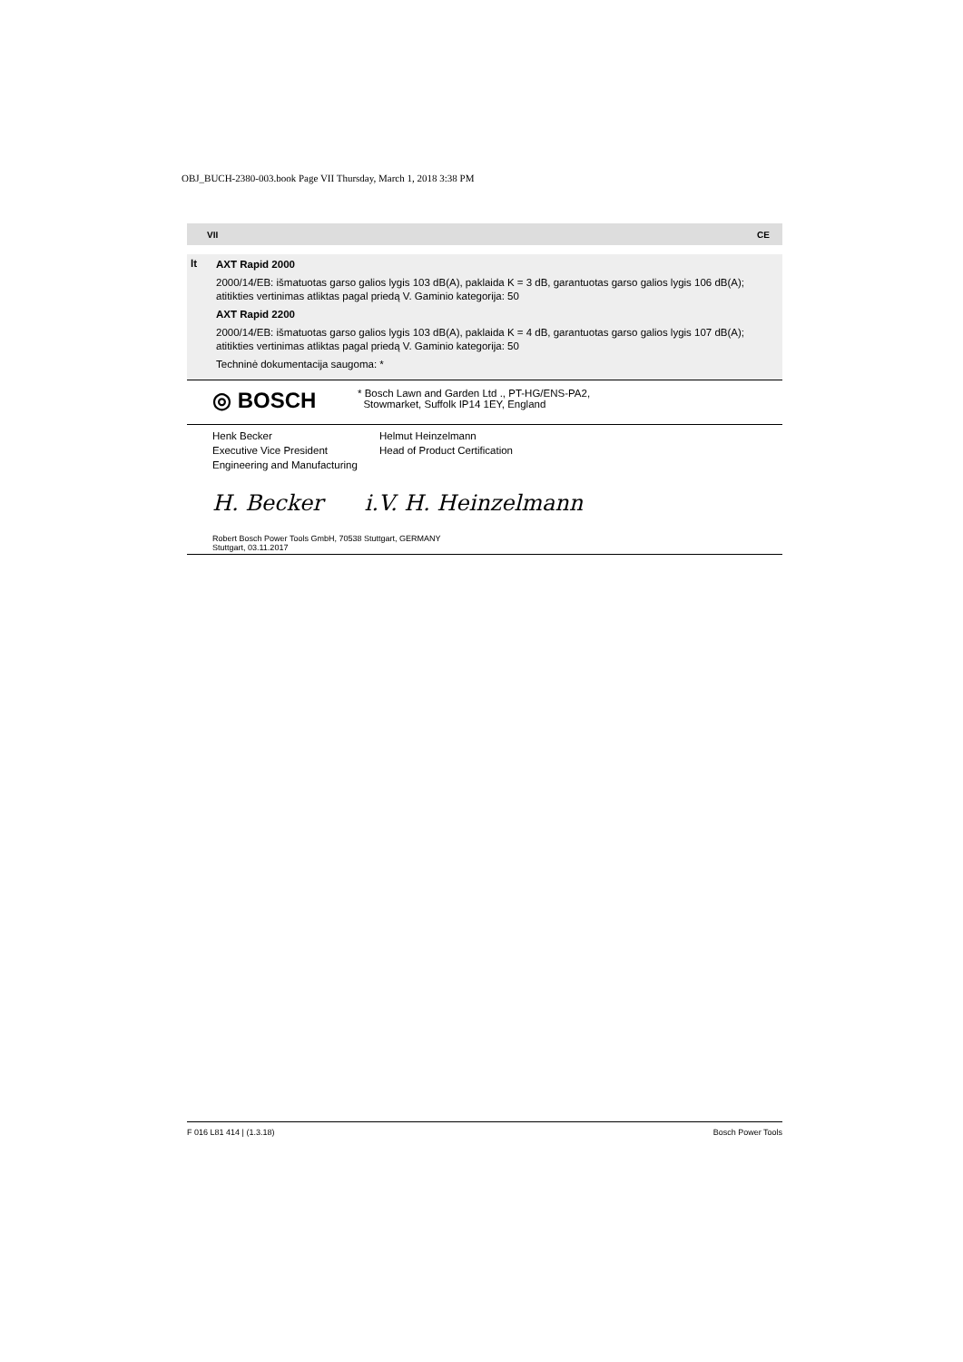OBJ_BUCH-2380-003.book Page VII Thursday, March 1, 2018 3:38 PM
VII CE
lt
AXT Rapid 2000
2000/14/EB: išmatuotas garso galios lygis 103 dB(A), paklaida K = 3 dB, garantuotas garso galios lygis 106 dB(A); atitikties vertinimas atliktas pagal priedą V. Gaminio kategorija: 50
AXT Rapid 2200
2000/14/EB: išmatuotas garso galios lygis 103 dB(A), paklaida K = 4 dB, garantuotas garso galios lygis 107 dB(A); atitikties vertinimas atliktas pagal priedą V. Gaminio kategorija: 50
Techninė dokumentacija saugoma: *
◎ BOSCH
* Bosch Lawn and Garden Ltd ., PT-HG/ENS-PA2,
Stowmarket, Suffolk IP14 1EY, England
Henk Becker
Executive Vice President
Engineering and Manufacturing
Helmut Heinzelmann
Head of Product Certification
H. Becker i.V. H. Heinzelmann
Robert Bosch Power Tools GmbH, 70538 Stuttgart, GERMANY
Stuttgart, 03.11.2017
F 016 L81 414 | (1.3.18) Bosch Power Tools